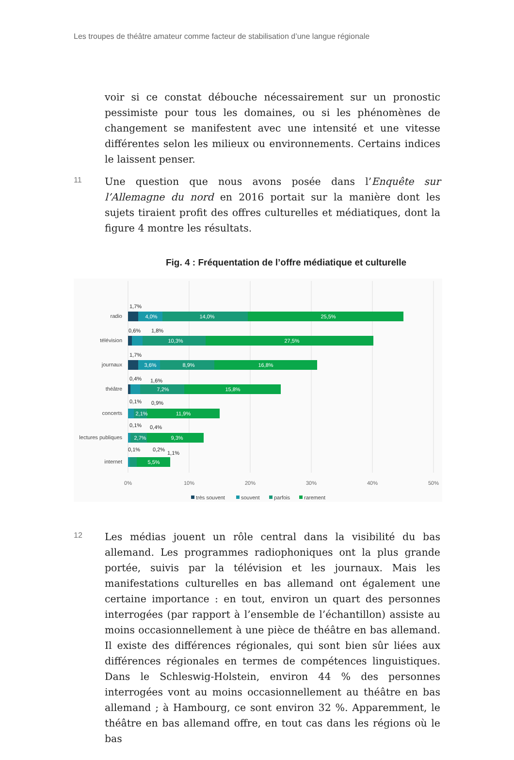Les troupes de théâtre amateur comme facteur de stabilisation d’une langue régionale
voir si ce constat débouche nécessairement sur un pronostic pessi­miste pour tous les domaines, ou si les phénomènes de changement se manifestent avec une intensité et une vitesse différentes selon les milieux ou environnements. Certains indices le laissent penser.
11
Une question que nous avons posée dans l’Enquête sur l’Allemagne du nord en 2016 portait sur la manière dont les sujets tiraient profit des offres culturelles et médiatiques, dont la figure 4 montre les résultats.
Fig. 4 : Fréquentation de l’offre médiatique et culturelle
radio
télévision
journaux
théâtre
concerts
lectures publiques
internet
4,0%
14,0%
25,5%
10,3%
27,5%
3,6%
8,9%
16,8%
7,2%
15,8%
2,1%
11,9%
2,7%
9,3%
5,5%
1,7%
0,6%
1,8%
1,7%
0,4%
1,6%
0,1%
0,9%
0,1%
0,4%
0,1%
0,2%
1,1%
0%
10%
20%
30%
40%
50%
très souvent
souvent
parfois
rarement
12
Les médias jouent un rôle central dans la visibilité du bas allemand. Les programmes radiophoniques ont la plus grande portée, suivis par la télévision et les journaux. Mais les manifestations culturelles en bas allemand ont également une certaine importance : en tout, environ un quart des personnes interrogées (par rapport à l’ensemble de l’échantillon) assiste au moins occasionnellement à une pièce de théâtre en bas allemand. Il existe des différences régionales, qui sont bien sûr liées aux différences régionales en termes de compétences linguistiques. Dans le Schleswig-Holstein, environ 44 % des per­sonnes interrogées vont au moins occasionnellement au théâtre en bas allemand ; à Hambourg, ce sont environ 32 %. Apparemment, le théâtre en bas allemand offre, en tout cas dans les régions où le bas